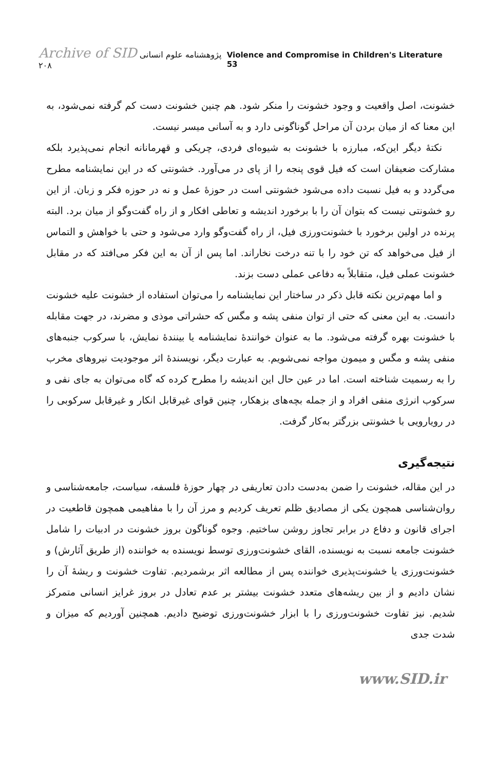Archive of SID پژوهشنامه علوم انسانی ۲۰۸
Violence and Compromise in Children's Literature 53
خشونت، اصل واقعیت و وجود خشونت را منکر شود. هم چنین خشونت دست کم گرفته نمی‌شود، به این معنا که از میان بردن آن مراحل گوناگونی دارد و به آسانی میسر نیست.
نکتهٔ دیگر این‌که، مبارزه با خشونت به شیوه‌ای فردی، چریکی و قهرمانانه انجام نمی‌پذیرد بلکه مشارکت ضعیفان است که فیل قوی پنجه را از پای در می‌آورد. خشونتی که در این نمایشنامه مطرح می‌گردد و به فیل نسبت داده می‌شود خشونتی است در حوزهٔ عمل و نه در حوزه فکر و زبان. از این رو خشونتی نیست که بتوان آن را با برخورد اندیشه و تعاطی افکار و از راه گفت‌وگو از میان برد. البته پرنده در اولین برخورد با خشونت‌ورزی فیل، از راه گفت‌وگو وارد می‌شود و حتی با خواهش و التماس از فیل می‌خواهد که تن خود را با تنه درخت نخاراند. اما پس از آن به این فکر می‌افتد که در مقابل خشونت عملی فیل، متقابلاً به دفاعی عملی دست بزند.
و اما مهم‌ترین نکته قابل ذکر در ساختار این نمایشنامه را می‌توان استفاده از خشونت علیه خشونت دانست. به این معنی که حتی از توان منفی پشه و مگس که حشراتی موذی و مضرند، در جهت مقابله با خشونت بهره گرفته می‌شود. ما به عنوان خوانندهٔ نمایشنامه یا بینندهٔ نمایش، با سرکوب جنبه‌های منفی پشه و مگس و میمون مواجه نمی‌شویم. به عبارت دیگر، نویسندهٔ اثر موجودیت نیروهای مخرب را به رسمیت شناخته است. اما در عین حال این اندیشه را مطرح کرده که گاه می‌توان به جای نفی و سرکوب انرژی منفی افراد و از جمله بچه‌های بزهکار، چنین قوای غیرقابل انکار و غیرقابل سرکوبی را در رویارویی با خشونتی بزرگتر به‌کار گرفت.
نتیجه‌گیری
در این مقاله، خشونت را ضمن به‌دست دادن تعاریفی در چهار حوزهٔ فلسفه، سیاست، جامعه‌شناسی و روان‌شناسی همچون یکی از مصادیق ظلم تعریف کردیم و مرز آن را با مفاهیمی همچون قاطعیت در اجرای قانون و دفاع در برابر تجاوز روشن ساختیم. وجوه گوناگون بروز خشونت در ادبیات را شامل خشونت جامعه نسبت به نویسنده، القای خشونت‌ورزی توسط نویسنده به خواننده (از طریق آثارش) و خشونت‌ورزی یا خشونت‌پذیری خواننده پس از مطالعه اثر برشمردیم. تفاوت خشونت و ریشهٔ آن را نشان دادیم و از بین ریشه‌های متعدد خشونت بیشتر بر عدم تعادل در بروز غرایز انسانی متمرکز شدیم. نیز تفاوت خشونت‌ورزی را با ابزار خشونت‌ورزی توضیح دادیم. همچنین آوردیم که میزان و شدت جدی
www.SID.ir